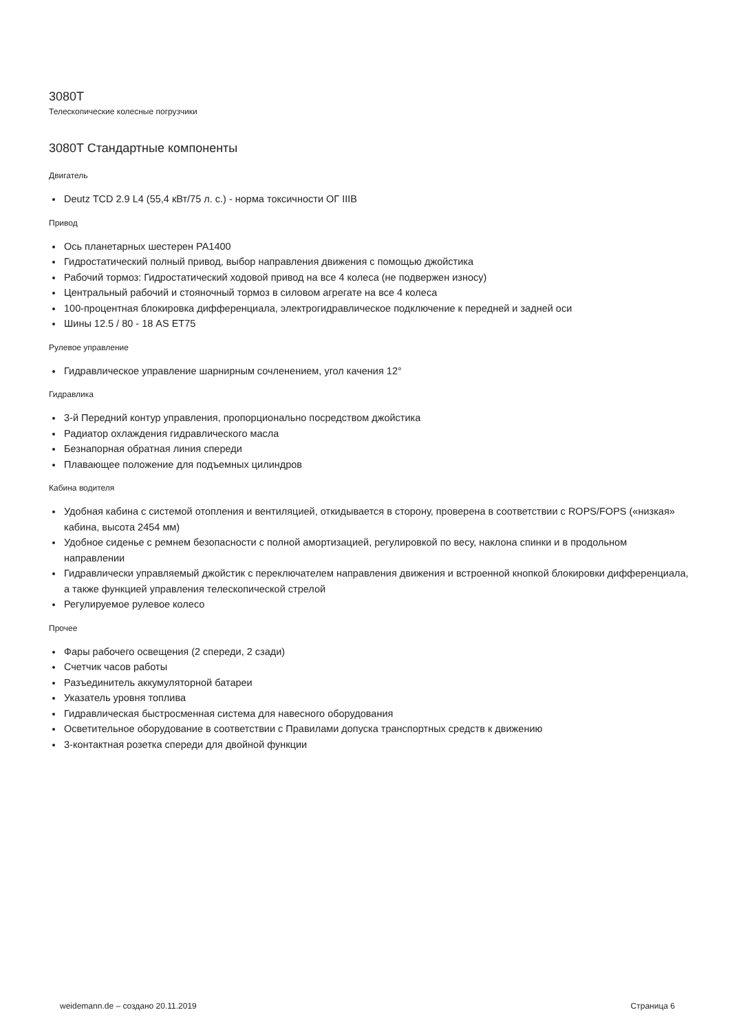3080T
Телескопические колесные погрузчики
3080T Стандартные компоненты
Двигатель
Deutz TCD 2.9 L4 (55,4 кВт/75 л. с.) - норма токсичности ОГ IIIB
Привод
Ось планетарных шестерен PA1400
Гидростатический полный привод, выбор направления движения с помощью джойстика
Рабочий тормоз: Гидростатический ходовой привод на все 4 колеса (не подвержен износу)
Центральный рабочий и стояночный тормоз в силовом агрегате на все 4 колеса
100-процентная блокировка дифференциала, электрогидравлическое подключение к передней и задней оси
Шины 12.5 / 80 - 18 AS ET75
Рулевое управление
Гидравлическое управление шарнирным сочленением, угол качения 12°
Гидравлика
3-й Передний контур управления, пропорционально посредством джойстика
Радиатор охлаждения гидравлического масла
Безнапорная обратная линия спереди
Плавающее положение для подъемных цилиндров
Кабина водителя
Удобная кабина с системой отопления и вентиляцией, откидывается в сторону, проверена в соответствии с ROPS/FOPS («низкая» кабина, высота 2454 мм)
Удобное сиденье с ремнем безопасности с полной амортизацией, регулировкой по весу, наклона спинки и в продольном направлении
Гидравлически управляемый джойстик с переключателем направления движения и встроенной кнопкой блокировки дифференциала, а также функцией управления телескопической стрелой
Регулируемое рулевое колесо
Прочее
Фары рабочего освещения (2 спереди, 2 сзади)
Счетчик часов работы
Разъединитель аккумуляторной батареи
Указатель уровня топлива
Гидравлическая быстросменная система для навесного оборудования
Осветительное оборудование в соответствии с Правилами допуска транспортных средств к движению
3-контактная розетка спереди для двойной функции
weidemann.de – создано 20.11.2019 Страница 6